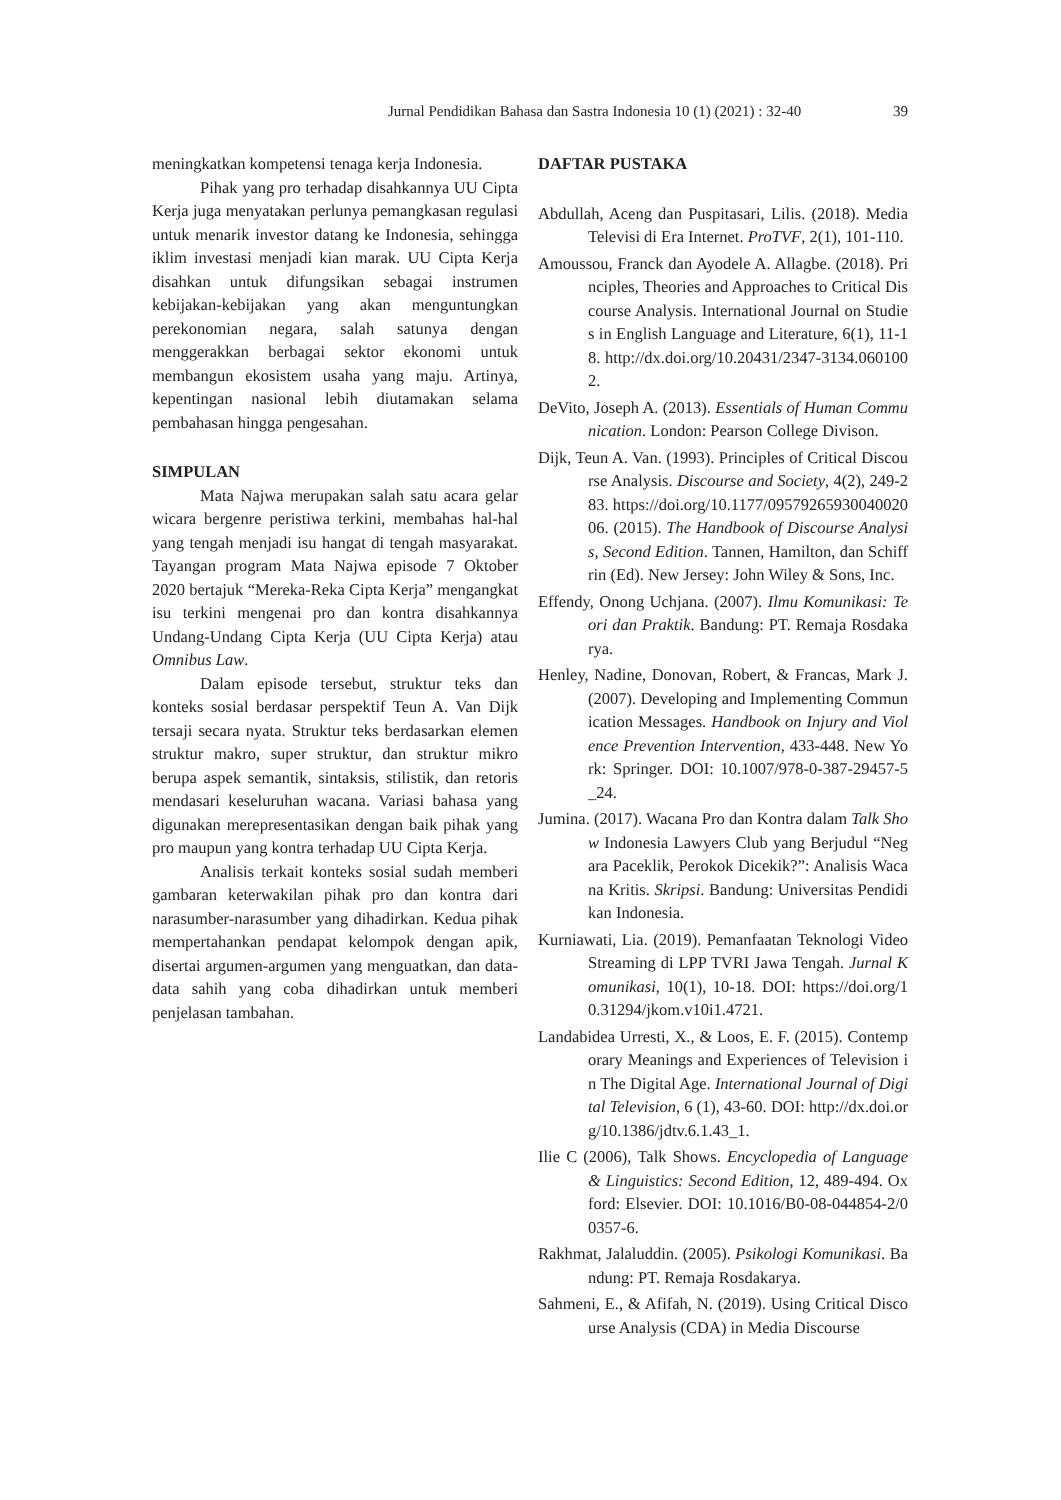Jurnal Pendidikan Bahasa dan Sastra Indonesia 10 (1) (2021) : 32-40 39
meningkatkan kompetensi tenaga kerja Indonesia.
Pihak yang pro terhadap disahkannya UU Cipta Kerja juga menyatakan perlunya pemangkasan regulasi untuk menarik investor datang ke Indonesia, sehingga iklim investasi menjadi kian marak. UU Cipta Kerja disahkan untuk difungsikan sebagai instrumen kebijakan-kebijakan yang akan menguntungkan perekonomian negara, salah satunya dengan menggerakkan berbagai sektor ekonomi untuk membangun ekosistem usaha yang maju. Artinya, kepentingan nasional lebih diutamakan selama pembahasan hingga pengesahan.
SIMPULAN
Mata Najwa merupakan salah satu acara gelar wicara bergenre peristiwa terkini, membahas hal-hal yang tengah menjadi isu hangat di tengah masyarakat. Tayangan program Mata Najwa episode 7 Oktober 2020 bertajuk “Mereka-Reka Cipta Kerja” mengangkat isu terkini mengenai pro dan kontra disahkannya Undang-Undang Cipta Kerja (UU Cipta Kerja) atau Omnibus Law.
Dalam episode tersebut, struktur teks dan konteks sosial berdasar perspektif Teun A. Van Dijk tersaji secara nyata. Struktur teks berdasarkan elemen struktur makro, super struktur, dan struktur mikro berupa aspek semantik, sintaksis, stilistik, dan retoris mendasari keseluruhan wacana. Variasi bahasa yang digunakan merepresentasikan dengan baik pihak yang pro maupun yang kontra terhadap UU Cipta Kerja.
Analisis terkait konteks sosial sudah memberi gambaran keterwakilan pihak pro dan kontra dari narasumber-narasumber yang dihadirkan. Kedua pihak mempertahankan pendapat kelompok dengan apik, disertai argumen-argumen yang menguatkan, dan data-data sahih yang coba dihadirkan untuk memberi penjelasan tambahan.
DAFTAR PUSTAKA
Abdullah, Aceng dan Puspitasari, Lilis. (2018). Media Televisi di Era Internet. ProTVF, 2(1), 101-110.
Amoussou, Franck dan Ayodele A. Allagbe. (2018). Principles, Theories and Approaches to Critical Discourse Analysis. International Journal on Studies in English Language and Literature, 6(1), 11-18. http://dx.doi.org/10.20431/2347-3134.0601002.
DeVito, Joseph A. (2013). Essentials of Human Communication. London: Pearson College Divison.
Dijk, Teun A. Van. (1993). Principles of Critical Discourse Analysis. Discourse and Society, 4(2), 249-283. https://doi.org/10.1177/0957926593004002006. (2015). The Handbook of Discourse Analysis, Second Edition. Tannen, Hamilton, dan Schiffrin (Ed). New Jersey: John Wiley & Sons, Inc.
Effendy, Onong Uchjana. (2007). Ilmu Komunikasi: Teori dan Praktik. Bandung: PT. Remaja Rosdakarya.
Henley, Nadine, Donovan, Robert, & Francas, Mark J. (2007). Developing and Implementing Communication Messages. Handbook on Injury and Violence Prevention Intervention, 433-448. New York: Springer. DOI: 10.1007/978-0-387-29457-5_24.
Jumina. (2017). Wacana Pro dan Kontra dalam Talk Show Indonesia Lawyers Club yang Berjudul “Negara Paceklik, Perokok Dicekik?”: Analisis Wacana Kritis. Skripsi. Bandung: Universitas Pendidikan Indonesia.
Kurniawati, Lia. (2019). Pemanfaatan Teknologi Video Streaming di LPP TVRI Jawa Tengah. Jurnal Komunikasi, 10(1), 10-18. DOI: https://doi.org/10.31294/jkom.v10i1.4721.
Landabidea Urresti, X., & Loos, E. F. (2015). Contemporary Meanings and Experiences of Television in The Digital Age. International Journal of Digital Television, 6 (1), 43-60. DOI: http://dx.doi.org/10.1386/jdtv.6.1.43_1.
Ilie C (2006), Talk Shows. Encyclopedia of Language & Linguistics: Second Edition, 12, 489-494. Oxford: Elsevier. DOI: 10.1016/B0-08-044854-2/00357-6.
Rakhmat, Jalaluddin. (2005). Psikologi Komunikasi. Bandung: PT. Remaja Rosdakarya.
Sahmeni, E., & Afifah, N. (2019). Using Critical Discourse Analysis (CDA) in Media Discourse